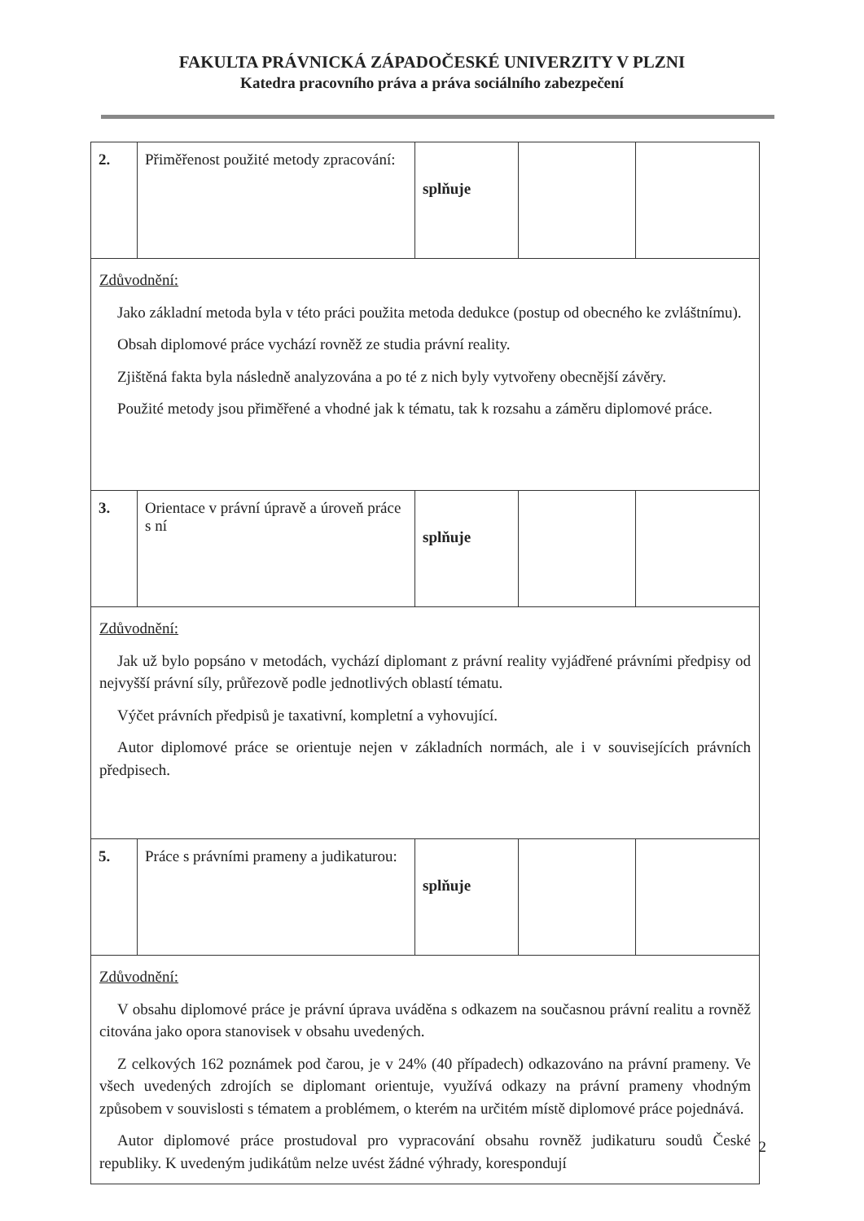FAKULTA PRÁVNICKÁ ZÁPADOČESKÉ UNIVERZITY V PLZNI
Katedra pracovního práva a práva sociálního zabezpečení
| 2. | Přiměřenost použité metody zpracování: | splňuje | | |
| Zdůvodnění: Jako základní metoda byla v této práci použita metoda dedukce (postup od obecného ke zvláštnímu). Obsah diplomové práce vychází rovněž ze studia právní reality. Zjištěná fakta byla následně analyzována a po té z nich byly vytvořeny obecnější závěry. Použité metody jsou přiměřené a vhodné jak k tématu, tak k rozsahu a záměru diplomové práce. | | | | |
| 3. | Orientace v právní úpravě a úroveň práce s ní | splňuje | | |
| Zdůvodnění: Jak už bylo popsáno v metodách, vychází diplomant z právní reality vyjádřené právními předpisy od nejvyšší právní síly, průřezově podle jednotlivých oblastí tématu. Výčet právních předpisů je taxativní, kompletní a vyhovující. Autor diplomové práce se orientuje nejen v základních normách, ale i v souvisejících právních předpisech. | | | | |
| 5. | Práce s právními prameny a judikaturou: | splňuje | | |
| Zdůvodnění: V obsahu diplomové práce je právní úprava uváděna s odkazem na současnou právní realitu a rovněž citována jako opora stanovisek v obsahu uvedených. Z celkových 162 poznámek pod čarou, je v 24% (40 případech) odkazováno na právní prameny. Ve všech uvedených zdrojích se diplomant orientuje, využívá odkazy na právní prameny vhodným způsobem v souvislosti s tématem a problémem, o kterém na určitém místě diplomové práce pojednává. Autor diplomové práce prostudoval pro vypracování obsahu rovněž judikaturu soudů České republiky. K uvedeným judikátům nelze uvést žádné výhrady, korespondují | | | | |
2